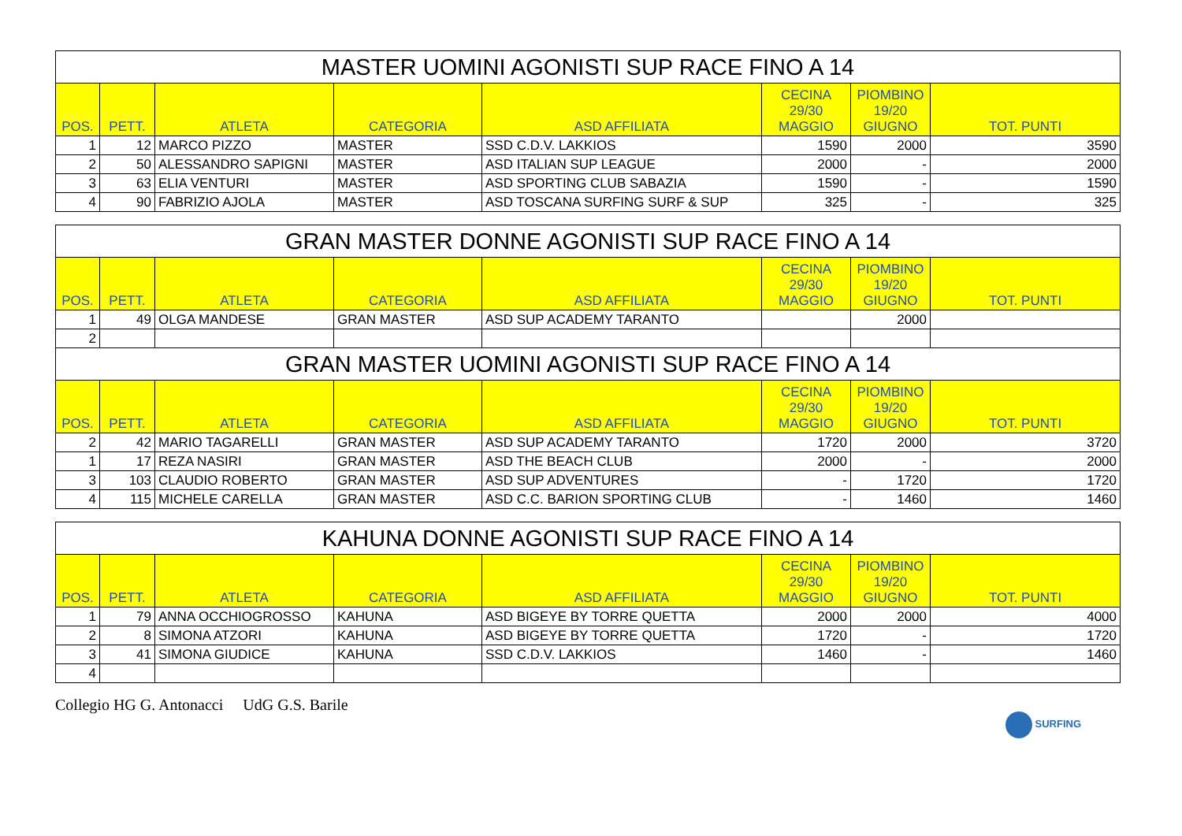| MASTER UOMINI AGONISTI SUP RACE FINO A 14 | | | | | | | |
| --- | --- | --- | --- | --- | --- | --- | --- |
| POS. | PETT. | ATLETA | CATEGORIA | ASD AFFILIATA | CECINA 29/30 MAGGIO | PIOMBINO 19/20 GIUGNO | TOT. PUNTI |
| 1 | 12 | MARCO PIZZO | MASTER | SSD C.D.V. LAKKIOS | 1590 | 2000 | 3590 |
| 2 | 50 | ALESSANDRO SAPIGNI | MASTER | ASD ITALIAN SUP LEAGUE | 2000 | - | 2000 |
| 3 | 63 | ELIA VENTURI | MASTER | ASD SPORTING CLUB SABAZIA | 1590 | - | 1590 |
| 4 | 90 | FABRIZIO AJOLA | MASTER | ASD TOSCANA SURFING SURF & SUP | 325 | - | 325 |
| GRAN MASTER DONNE AGONISTI SUP RACE FINO A 14 | | | | | | | |
| --- | --- | --- | --- | --- | --- | --- | --- |
| POS. | PETT. | ATLETA | CATEGORIA | ASD AFFILIATA | CECINA 29/30 MAGGIO | PIOMBINO 19/20 GIUGNO | TOT. PUNTI |
| 1 | 49 | OLGA MANDESE | GRAN MASTER | ASD SUP ACADEMY TARANTO | | 2000 | |
| 2 | | | | | | | |
| GRAN MASTER UOMINI AGONISTI SUP RACE FINO A 14 | | | | | | | |
| POS. | PETT. | ATLETA | CATEGORIA | ASD AFFILIATA | CECINA 29/30 MAGGIO | PIOMBINO 19/20 GIUGNO | TOT. PUNTI |
| 2 | 42 | MARIO TAGARELLI | GRAN MASTER | ASD SUP ACADEMY TARANTO | 1720 | 2000 | 3720 |
| 1 | 17 | REZA NASIRI | GRAN MASTER | ASD THE BEACH CLUB | 2000 | - | 2000 |
| 3 | 103 | CLAUDIO ROBERTO | GRAN MASTER | ASD SUP ADVENTURES | - | 1720 | 1720 |
| 4 | 115 | MICHELE CARELLA | GRAN MASTER | ASD C.C. BARION SPORTING CLUB | - | 1460 | 1460 |
| KAHUNA DONNE AGONISTI SUP RACE FINO A 14 | | | | | | | |
| --- | --- | --- | --- | --- | --- | --- | --- |
| POS. | PETT. | ATLETA | CATEGORIA | ASD AFFILIATA | CECINA 29/30 MAGGIO | PIOMBINO 19/20 GIUGNO | TOT. PUNTI |
| 1 | 79 | ANNA OCCHIOGROSSO | KAHUNA | ASD BIGEYE BY TORRE QUETTA | 2000 | 2000 | 4000 |
| 2 | 8 | SIMONA ATZORI | KAHUNA | ASD BIGEYE BY TORRE QUETTA | 1720 | - | 1720 |
| 3 | 41 | SIMONA GIUDICE | KAHUNA | SSD C.D.V. LAKKIOS | 1460 | - | 1460 |
| 4 | | | | | | | |
Collegio HG G. Antonacci UdG G.S. Barile
SURFING